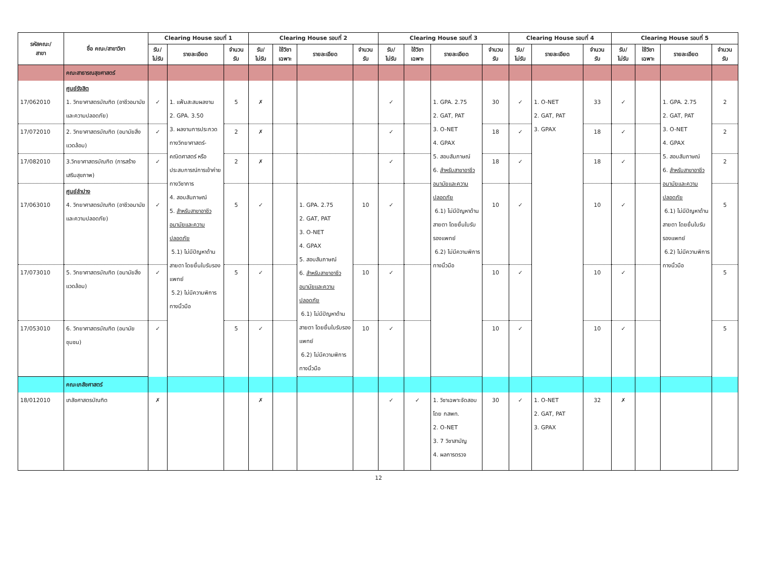| รหัสคณะ/ สาขา | ชื่อ คณะ/สาขาวิชา | Clearing House รอบที่ 1 | | | Clearing House รอบที่ 2 | | | | Clearing House รอบที่ 3 | | | | Clearing House รอบที่ 4 | | | Clearing House รอบที่ 5 | | | |
| --- | --- | --- | --- | --- | --- | --- | --- | --- | --- | --- | --- | --- | --- | --- | --- | --- | --- | --- | --- |
| | | รับ/ ไม่รับ | รายละเอียด | จำนวน รับ | รับ/ ไม่รับ | ใช้วิชา เฉพาะ | รายละเอียด | จำนวน รับ | รับ/ ไม่รับ | ใช้วิชา เฉพาะ | รายละเอียด | จำนวน รับ | รับ/ ไม่รับ | รายละเอียด | จำนวน รับ | รับ/ ไม่รับ | ใช้วิชา เฉพาะ | รายละเอียด | จำนวน รับ |
| | คณะสาธารณสุขศาสตร์ | | | | | | | | | | | | | | | | | | |
| 17/062010 | ศูนย์รังสิต 1. วิทยาศาสตรบัณฑิต (อาชีวอนามัยและความปลอดภัย) | ✓ | 1. แฟ้มสะสมผลงาน 2. GPA. 3.50 3. ผลงานการประกวดทางวิทยาศาสตร์-คณิตศาสตร์ หรือประสบการณ์การเข้าค่ายทางวิชาการ 4. สอบสัมภาษณ์ 5. สำหรับสาขาอาชีวอนามัยและความปลอดภัย 5.1) ไม่มีปัญหาด้านสายตา โดยยื่นใบรับรองแพทย์ 5.2) ไม่มีความพิการทางนิ้วมือ | 5 | ✗ | | | | ✓ | | 1. GPA. 2.75 2. GAT, PAT 3. O-NET 4. GPAX 5. สอบสัมภาษณ์ 6. สำหรับสาขาอาชีวอนามัยและความปลอดภัย 6.1) ไม่มีปัญหาด้านสายตา โดยยื่นใบรับรองแพทย์ 6.2) ไม่มีความพิการทางนิ้วมือ | 30 | ✓ | 1. O-NET 2. GAT, PAT 3. GPAX | 33 | ✓ | | 1. GPA. 2.75 2. GAT, PAT 3. O-NET 4. GPAX 5. สอบสัมภาษณ์ 6. สำหรับสาขาอาชีวอนามัยและความปลอดภัย 6.1) ไม่มีปัญหาด้านสายตา โดยยื่นใบรับรองแพทย์ 6.2) ไม่มีความพิการทางนิ้วมือ | 2 |
| 17/072010 | 2. วิทยาศาสตรบัณฑิต (อนามัยสิ่งแวดล้อม) | ✓ | | 2 | ✗ | | | | ✓ | | | 18 | ✓ | | 18 | ✓ | | | 2 |
| 17/082010 | 3.วิทยาศาสตรบัณฑิต (การสร้างเสริมสุขภาพ) | ✓ | | 2 | ✗ | | | | ✓ | | | 18 | ✓ | | 18 | ✓ | | | 2 |
| 17/063010 | ศูนย์ลำปาง 4. วิทยาศาสตรบัณฑิต (อาชีวอนามัยและความปลอดภัย) | ✓ | | 5 | ✓ | | 1. GPA. 2.75 2. GAT, PAT 3. O-NET 4. GPAX 5. สอบสัมภาษณ์ 6. สำหรับสาขาอาชีวอนามัยและความปลอดภัย 6.1) ไม่มีปัญหาด้านสายตา โดยยื่นใบรับรองแพทย์ 6.2) ไม่มีความพิการทางนิ้วมือ | 10 | ✓ | | | 10 | ✓ | | 10 | ✓ | | | 5 |
| 17/073010 | 5. วิทยาศาสตรบัณฑิต (อนามัยสิ่งแวดล้อม) | ✓ | | 5 | ✓ | | | 10 | ✓ | | | 10 | ✓ | | 10 | ✓ | | | 5 |
| 17/053010 | 6. วิทยาศาสตรบัณฑิต (อนามัยชุมชน) | ✓ | | 5 | ✓ | | | 10 | ✓ | | | 10 | ✓ | | 10 | ✓ | | | 5 |
| | คณะเภสัชศาสตร์ | | | | | | | | | | | | | | | | | | |
| 18/012010 | เภสัชศาสตรบัณฑิต | ✗ | | | ✗ | | | | ✓ | ✓ | 1. วิชาเฉพาะจัดสอบโดย กสพท. 2. O-NET 3. 7 วิชาสามัญ 4. ผลการตรวจ | 30 | ✓ | 1. O-NET 2. GAT, PAT 3. GPAX | 32 | ✗ | | | |
12